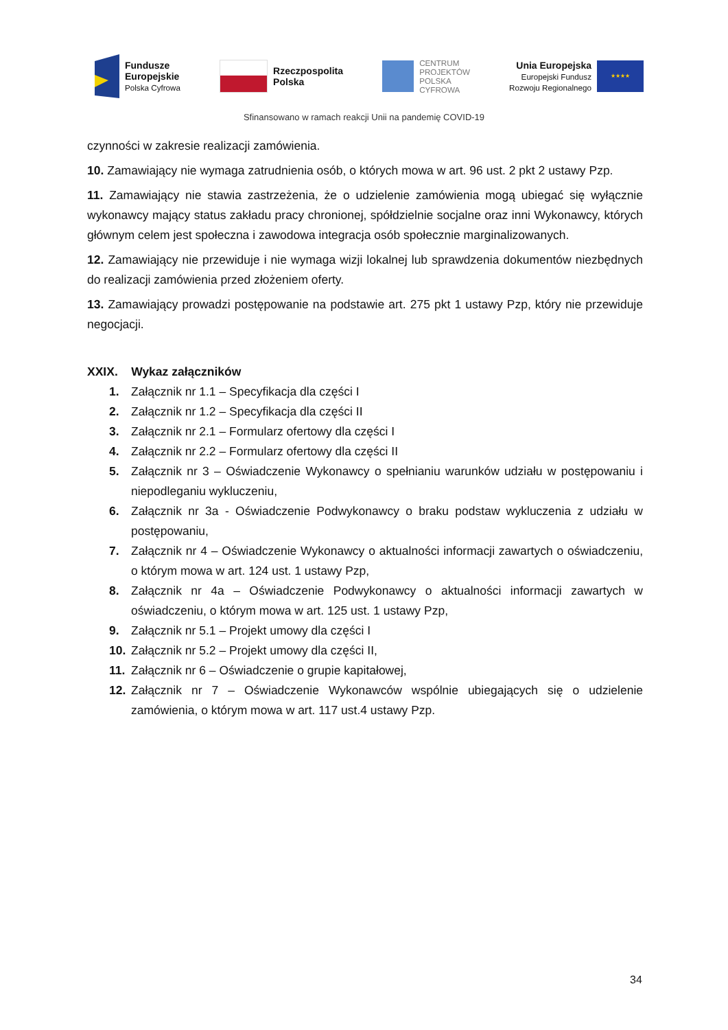Fundusze
Europejskie
Polska Cyfrowa
Rzeczpospolita
Polska
CENTRUM
PROJEKTÓW
POLSKA
CYFROWA
Unia Europejska
Europejski Fundusz
Rozwoju Regionalnego
★★★★
Sfinansowano w ramach reakcji Unii na pandemię COVID-19
czynności w zakresie realizacji zamówienia.
10. Zamawiający nie wymaga zatrudnienia osób, o których mowa w art. 96 ust. 2 pkt 2 ustawy Pzp.
11. Zamawiający nie stawia zastrzeżenia, że o udzielenie zamówienia mogą ubiegać się wyłącznie wykonawcy mający status zakładu pracy chronionej, spółdzielnie socjalne oraz inni Wykonawcy, których głównym celem jest społeczna i zawodowa integracja osób społecznie marginalizowanych.
12. Zamawiający nie przewiduje i nie wymaga wizji lokalnej lub sprawdzenia dokumentów niezbędnych do realizacji zamówienia przed złożeniem oferty.
13. Zamawiający prowadzi postępowanie na podstawie art. 275 pkt 1 ustawy Pzp, który nie przewiduje negocjacji.
XXIX. Wykaz załączników
1. Załącznik nr 1.1 – Specyfikacja dla części I
2. Załącznik nr 1.2 – Specyfikacja dla części II
3. Załącznik nr 2.1 – Formularz ofertowy dla części I
4. Załącznik nr 2.2 – Formularz ofertowy dla części II
5. Załącznik nr 3 – Oświadczenie Wykonawcy o spełnianiu warunków udziału w postępowaniu i niepodleganiu wykluczeniu,
6. Załącznik nr 3a - Oświadczenie Podwykonawcy o braku podstaw wykluczenia z udziału w postępowaniu,
7. Załącznik nr 4 – Oświadczenie Wykonawcy o aktualności informacji zawartych o oświadczeniu, o którym mowa w art. 124 ust. 1 ustawy Pzp,
8. Załącznik nr 4a – Oświadczenie Podwykonawcy o aktualności informacji zawartych w oświadczeniu, o którym mowa w art. 125 ust. 1 ustawy Pzp,
9. Załącznik nr 5.1 – Projekt umowy dla części I
10. Załącznik nr 5.2 – Projekt umowy dla części II,
11. Załącznik nr 6 – Oświadczenie o grupie kapitałowej,
12. Załącznik nr 7 – Oświadczenie Wykonawców wspólnie ubiegających się o udzielenie zamówienia, o którym mowa w art. 117 ust.4 ustawy Pzp.
34